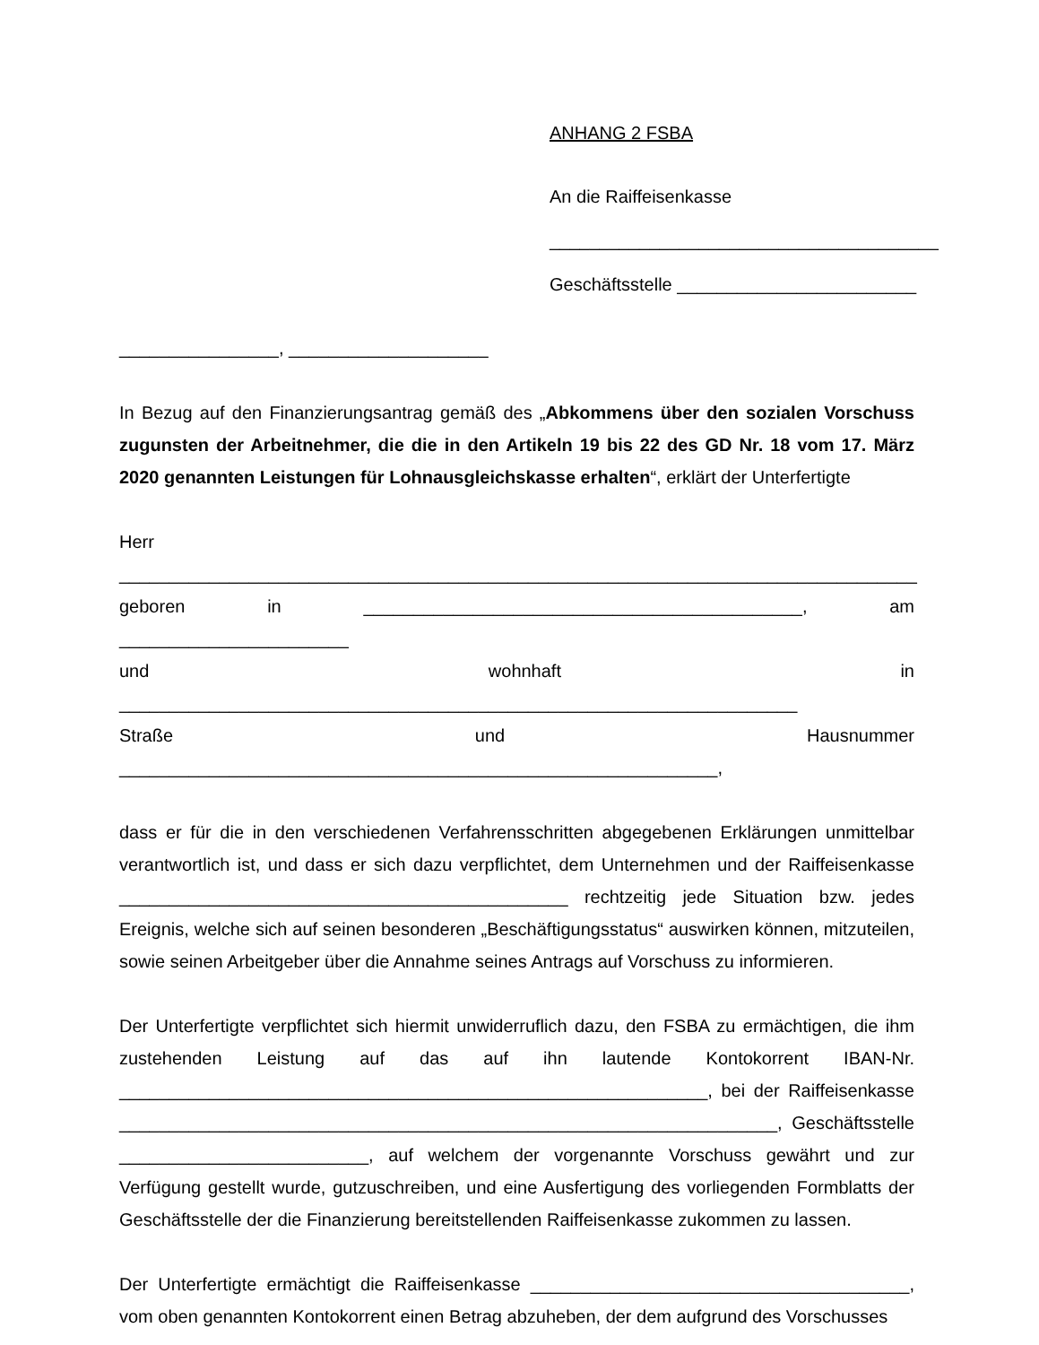ANHANG 2 FSBA
An die Raiffeisenkasse
_______________________________________
Geschäftsstelle ________________________
________________, ____________________
In Bezug auf den Finanzierungsantrag gemäß des „Abkommens über den sozialen Vorschuss zugunsten der Arbeitnehmer, die die in den Artikeln 19 bis 22 des GD Nr. 18 vom 17. März 2020 genannten Leistungen für Lohnausgleichskasse erhalten“, erklärt der Unterfertigte
Herr ________________________________________________________________________________
geboren in ____________________________________________, am _______________________
und wohnhaft in ____________________________________________________________________
Straße und Hausnummer ____________________________________________________________,
dass er für die in den verschiedenen Verfahrensschritten abgegebenen Erklärungen unmittelbar verantwortlich ist, und dass er sich dazu verpflichtet, dem Unternehmen und der Raiffeisenkasse _____________________________________________ rechtzeitig jede Situation bzw. jedes Ereignis, welche sich auf seinen besonderen „Beschäftigungsstatus“ auswirken können, mitzuteilen, sowie seinen Arbeitgeber über die Annahme seines Antrags auf Vorschuss zu informieren.
Der Unterfertigte verpflichtet sich hiermit unwiderruflich dazu, den FSBA zu ermächtigen, die ihm zustehenden Leistung auf das auf ihn lautende Kontokorrent IBAN-Nr. ___________________________________________________________, bei der Raiffeisenkasse __________________________________________________________________, Geschäftsstelle _________________________, auf welchem der vorgenannte Vorschuss gewährt und zur Verfügung gestellt wurde, gutzuschreiben, und eine Ausfertigung des vorliegenden Formblatts der Geschäftsstelle der die Finanzierung bereitstellenden Raiffeisenkasse zukommen zu lassen.
Der Unterfertigte ermächtigt die Raiffeisenkasse ______________________________________, vom oben genannten Kontokorrent einen Betrag abzuheben, der dem aufgrund des Vorschusses